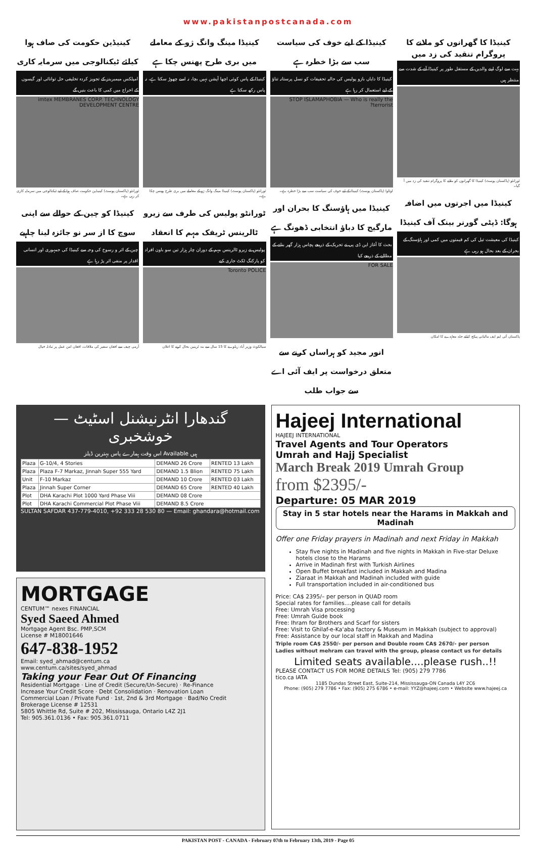www.pakistanpostcanada.com
کینیڈا کا گھرانوں کو ملانے کا پروگرام تنقید کی زد میں
بہت سے لوگ اپنے والدین کے مستقل طور پر کینیڈا آنے کے شدت سے منتظر ہیں
ٹورانٹو (پاکستان پوسٹ) کینیڈا کا گھرانوں کو ملانے کا پروگرام تنقید کی زد میں آ گیا۔
کینیڈا میں اجرتوں میں اضافہ ہوگا: ڈپٹی گورنر بینک آف کینیڈا
کینیڈا کی معیشت تیل کی کم قیمتوں میں کمی اور ہاؤسنگ کے بحران کے بعد بحال ہو رہی ہے
پاکستان آئی ایم ایف مالیاتی پیکج کیلئے جلد معاہدے کا امکان
کینیڈا کے لیے خوف کی سیاست سب سے بڑا خطرہ ہے
کینیڈا کا دایاں بازو پولیس کی حالیہ تحقیقات کو نسل پرستانہ تناؤ کے لیے استعمال کر رہا ہے
STOP ISLAMAPHOBIA — Who is really the terrorist?
اوٹاوا (پاکستان پوسٹ) کینیڈا کے لیے خوف کی سیاست سب سے بڑا خطرہ ہے۔
کینیڈا میں ہاؤسنگ کا بحران اور مارگیج کا دباؤ انتخابی ڈھونگ ہے
بحث کا آغاز این ڈی پی نے تحریک کے ذریعے پچاس ہزار گھر بنانے کے مطالبے کے ذریعے کیا
FOR SALE
انور مجید کو ہراساں کرنے سے متعلق درخواست پر ایف آئی اے سے جواب طلب
کینیڈا مینگ وانگ ژو کے معاملے میں بری طرح پھنس چکا ہے
کینیڈا کے پاس کوئی اچھا آپشن نہیں بچا، نہ اسے چھوڑ سکتا ہے، نہ پاس رکھ سکتا ہے
ٹورانٹو (پاکستان پوسٹ) کینیڈا مینگ وانگ ژو کے معاملے میں بری طرح پھنس چکا ہے۔
ٹورانٹو پولیس کی طرف سے زیرو ٹالرینس ٹریفک مہم کا انعقاد
پولیس نے زیرو ٹالرینس مہم کے دوران چار ہزار تین سو باون افراد کو پارکنگ ٹکٹ جاری کیے
Toronto POLICE
سیالکوٹ وزیر آباد ریلوے کا 15 سال سے بند ٹرینیں بحال کرنے کا اعلان
کینیڈین حکومت کی صاف ہوا کیلئے ٹیکنالوجی میں سرمایہ کاری
امپلکس میمبرینز کے تجویز کردہ تخلیقی حل توانائی اور گیسوں کے اخراج میں کمی کا باعث بنیں گے
imtex MEMBRANES CORP. TECHNOLOGY DEVELOPMENT CENTRE
ٹورانٹو (پاکستان پوسٹ) کینیڈین حکومت صاف ہوا کے لیے ٹیکنالوجی میں سرمایہ کاری کر رہی ہے۔
کینیڈا کو چین کے حوالے سے اپنی سوچ کا از سر نو جائزہ لینا چاہیے
چین کے اثر و رسوخ کی وجہ سے کینیڈا کی جمہوری اور انسانی اقدار پر منفی اثر پڑ رہا ہے
آرمی چیف سے افغان سفیر کی ملاقات، افغان امن عمل پر تبادلہ خیال
گندھارا انٹرنیشنل اسٹیٹ — خوشخبری
اس وقت ہمارے پاس بہترین ڈیلز Available ہیں
| Plaza | G-10/4, 4 Stories | DEMAND 26 Crore | RENTED 13 Lakh |
| Plaza | Plaza F-7 Markaz, Jinnah Super 555 Yard | DEMAND 1.5 Blion | RENTED 75 Lakh |
| Unit | F-10 Markaz | DEMAND 10 Crore | RENTED 03 Lakh |
| Plaza | Jinnah Super Corner | DEMAND 65 Crore | RENTED 40 Lakh |
| Plot | DHA Karachi Plot 1000 Yard Phase Viii | DEMAND 08 Crore | |
| Plot | DHA Karachi Commercial Plot Phase Viii | DEMAND 8.5 Crore | |
SULTAN SAFDAR 437-779-4010, +92 333 28 530 80 — Email: ghandara@hotmail.com
Hajeej International
HAJEEJ INTERNATIONAL
Travel Agents and Tour Operators
Umrah and Hajj Specialist
March Break 2019 Umrah Group
from $2395/-
Departure: 05 MAR 2019
Stay in 5 star hotels near the Harams in Makkah and Madinah
Offer one Friday prayers in Madinah and next Friday in Makkah
Stay five nights in Madinah and five nights in Makkah in Five-star Deluxe hotels close to the Harams
Arrive in Madinah first with Turkish Airlines
Open Buffet breakfast included in Makkah and Madina
Ziaraat in Makkah and Madinah included with guide
Full transportation included in air-conditioned bus
Price: CA$ 2395/– per person in QUAD room
Special rates for families....please call for details
Free: Umrah Visa processing
Free: Umrah Guide book
Free: Ihram for Brothers and Scarf for sisters
Free: Visit to Ghilaf-e-Ka'aba factory & Museum in Makkah (subject to approval)
Free: Assistance by our local staff in Makkah and Madina
Triple room CA$ 2550/- per person and Double room CA$ 2670/- per person
Ladies without mehram can travel with the group, please contact us for details
Limited seats available....please rush..!!
PLEASE CONTACT US FOR MORE DETAILS Tel: (905) 279 7786
tico.ca IATA
1185 Dundas Street East, Suite-214, Mississauga-ON Canada L4Y 2C6
Phone: (905) 279 7786 • Fax: (905) 275 6786 • e-mail: YYZ@hajeej.com • Website www.hajeej.ca
MORTGAGE
CENTUM™ nexes FINANCIAL
Syed Saeed Ahmed
Mortgage Agent Bsc. PMP,SCM
License # M18001646
647-838-1952
Email: syed_ahmad@centum.ca
www.centum.ca/sites/syed_ahmad
Taking your Fear Out Of Financing
Residential Mortgage · Line of Credit (Secure/Un-Secure) · Re-Finance
Increase Your Credit Score · Debt Consolidation · Renovation Loan
Commercial Loan / Private Fund · 1st, 2nd & 3rd Mortgage · Bad/No Credit
Brokerage License # 12531
5805 Whittle Rd, Suite # 202, Mississauga, Ontario L4Z 2J1
Tel: 905.361.0136 • Fax: 905.361.0711
PAKISTAN POST - CANADA - February 07th to February 13th, 2019 - Page 05